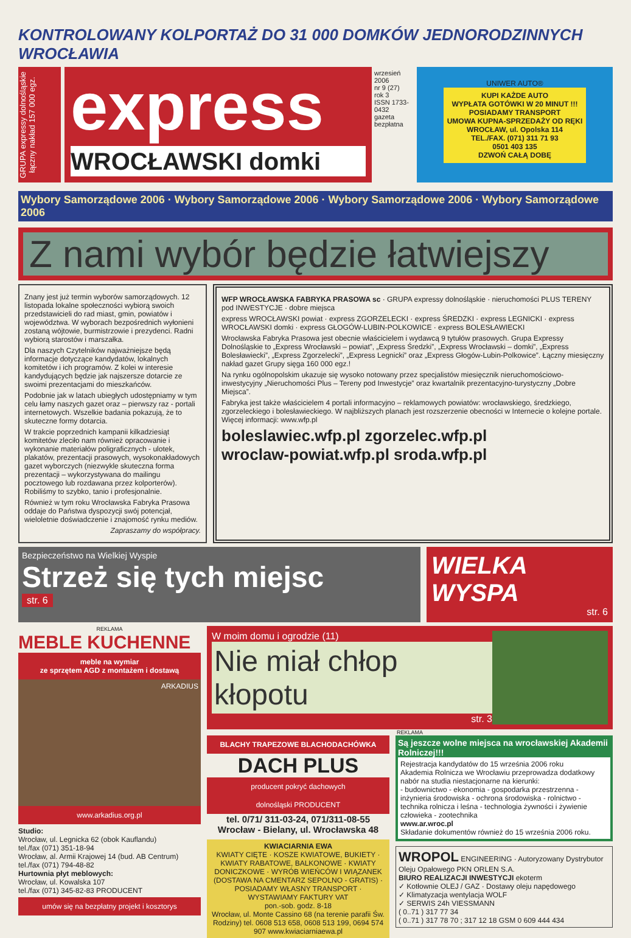KONTROLOWANY KOLPORTAŻ DO 31 000 DOMKÓW JEDNORODZINNYCH WROCŁAWIA
GRUPA expressy dolnośląskie łączny nakład 157 000 egz.
express
WROCŁAWSKI domki
wrzesień 2006
nr 9 (27)
rok 3
ISSN 1733-0432
gazeta bezpłatna
UNIWER AUTO®
KUPI KAŻDE AUTO
WYPŁATA GOTÓWKI W 20 MINUT !!!
POSIADAMY TRANSPORT
UMOWA KUPNA-SPRZEDAŻY OD RĘKI
WROCŁAW, ul. Opolska 114
TEL./FAX. (071) 311 71 93
0501 403 135
DZWOŃ CAŁĄ DOBĘ
Wybory Samorządowe 2006 · Wybory Samorządowe 2006 · Wybory Samorządowe 2006 · Wybory Samorządowe 2006
Z nami wybór będzie łatwiejszy
Znany jest już termin wyborów samorządowych. 12 listopada lokalne społeczności wybiorą swoich przedstawicieli do rad miast, gmin, powiatów i województwa. W wyborach bezpośrednich wyłonieni zostaną wójtowie, burmistrzowie i prezydenci. Radni wybiorą starostów i marszałka.
Dla naszych Czytelników najważniejsze będą informacje dotyczące kandydatów, lokalnych komitetów i ich programów. Z kolei w interesie kandydujących będzie jak najszersze dotarcie ze swoimi prezentacjami do mieszkańców.
Podobnie jak w latach ubiegłych udostępniamy w tym celu łamy naszych gazet oraz – pierwszy raz - portali internetowych. Wszelkie badania pokazują, że to skuteczne formy dotarcia.
W trakcie poprzednich kampanii kilkadziesiąt komitetów zleciło nam również opracowanie i wykonanie materiałów poligraficznych - ulotek, plakatów, prezentacji prasowych, wysokonakładowych gazet wyborczych (niezwykle skuteczna forma prezentacji – wykorzystywana do mailingu pocztowego lub rozdawana przez kolporterów). Robiliśmy to szybko, tanio i profesjonalnie.
Również w tym roku Wrocławska Fabryka Prasowa oddaje do Państwa dyspozycji swój potencjał, wieloletnie doświadczenie i znajomość rynku mediów.
Zapraszamy do współpracy.
WFP WROCŁAWSKA FABRYKA PRASOWA sc · GRUPA expressy dolnośląskie · nieruchomości PLUS TERENY pod INWESTYCJE · dobre miejsca
express WROCŁAWSKI powiat · express ZGORZELECKI · express ŚREDZKI · express LEGNICKI · express WROCŁAWSKI domki · express GŁOGÓW-LUBIN-POLKOWICE · express BOLESŁAWIECKI
Wrocławska Fabryka Prasowa jest obecnie właścicielem i wydawcą 9 tytułów prasowych. Grupa Expressy Dolnośląskie to „Express Wrocławski – powiat”, „Express Średzki”, „Express Wrocławski – domki”, „Express Bolesławiecki”, „Express Zgorzelecki”, „Express Legnicki” oraz „Express Głogów-Lubin-Polkowice”. Łączny miesięczny nakład gazet Grupy sięga 160 000 egz.!
Na rynku ogólnopolskim ukazuje się wysoko notowany przez specjalistów miesięcznik nieruchomościowo-inwestycyjny „Nieruchomości Plus – Tereny pod Inwestycje” oraz kwartalnik prezentacyjno-turystyczny „Dobre Miejsca”.
Fabryka jest także właścicielem 4 portali informacyjno – reklamowych powiatów: wrocławskiego, średzkiego, zgorzeleckiego i bolesławieckiego. W najbliższych planach jest rozszerzenie obecności w Internecie o kolejne portale. Więcej informacji: www.wfp.pl
boleslawiec.wfp.pl zgorzelec.wfp.pl
wroclaw-powiat.wfp.pl sroda.wfp.pl
Bezpieczeństwo na Wielkiej Wyspie
Strzeż się tych miejsc
str. 6
WIELKA WYSPA
str. 6
REKLAMA
MEBLE KUCHENNE
meble na wymiar
ze sprzętem AGD z montażem i dostawą
ARKADIUS
www.arkadius.org.pl
Studio:
Wrocław, ul. Legnicka 62 (obok Kauflandu)
tel./fax (071) 351-18-94
Wrocław, al. Armii Krajowej 14 (bud. AB Centrum)
tel./fax (071) 794-48-82
Hurtownia płyt meblowych:
Wrocław, ul. Kowalska 107
tel./fax (071) 345-82-83 PRODUCENT
umów się na bezpłatny projekt i kosztorys
W moim domu i ogrodzie (11)
Nie miał chłop kłopotu
str. 3
REKLAMA
BLACHY TRAPEZOWE BLACHODACHÓWKA
DACH PLUS
producent pokryć dachowych
dolnośląski PRODUCENT
tel. 0/71/ 311-03-24, 071/311-08-55
Wrocław - Bielany, ul. Wrocławska 48
KWIACIARNIA EWA
KWIATY CIĘTE · KOSZE KWIATOWE, BUKIETY · KWIATY RABATOWE, BALKONOWE · KWIATY DONICZKOWE · WYRÓB WIEŃCÓW I WIĄZANEK (DOSTAWA NA CMENTARZ SEPOLNO - GRATIS) · POSIADAMY WŁASNY TRANSPORT · WYSTAWIAMY FAKTURY VAT
pon.-sob. godz. 8-18
Wrocław, ul. Monte Cassino 68 (na terenie parafii Św. Rodziny) tel. 0608 513 658, 0608 513 199, 0694 574 907 www.kwiaciarniaewa.pl
Są jeszcze wolne miejsca na wrocławskiej Akademii Rolniczej!!!
Rejestracja kandydatów do 15 września 2006 roku
Akademia Rolnicza we Wrocławiu przeprowadza dodatkowy nabór na studia niestacjonarne na kierunki:
- budownictwo - ekonomia - gospodarka przestrzenna - inżynieria środowiska - ochrona środowiska - rolnictwo - technika rolnicza i leśna - technologia żywności i żywienie człowieka - zootechnika
www.ar.wroc.pl
Składanie dokumentów również do 15 września 2006 roku.
WROPOL ENGINEERING · Autoryzowany Dystrybutor Oleju Opałowego PKN ORLEN S.A.
BIURO REALIZACJI INWESTYCJI ekoterm
✓ Kotłownie OLEJ / GAZ · Dostawy oleju napędowego
✓ Klimatyzacja wentylacja WOLF
✓ SERWIS 24h VIESSMANN
( 0..71 ) 317 77 34
( 0..71 ) 317 78 70 ; 317 12 18 GSM 0 609 444 434